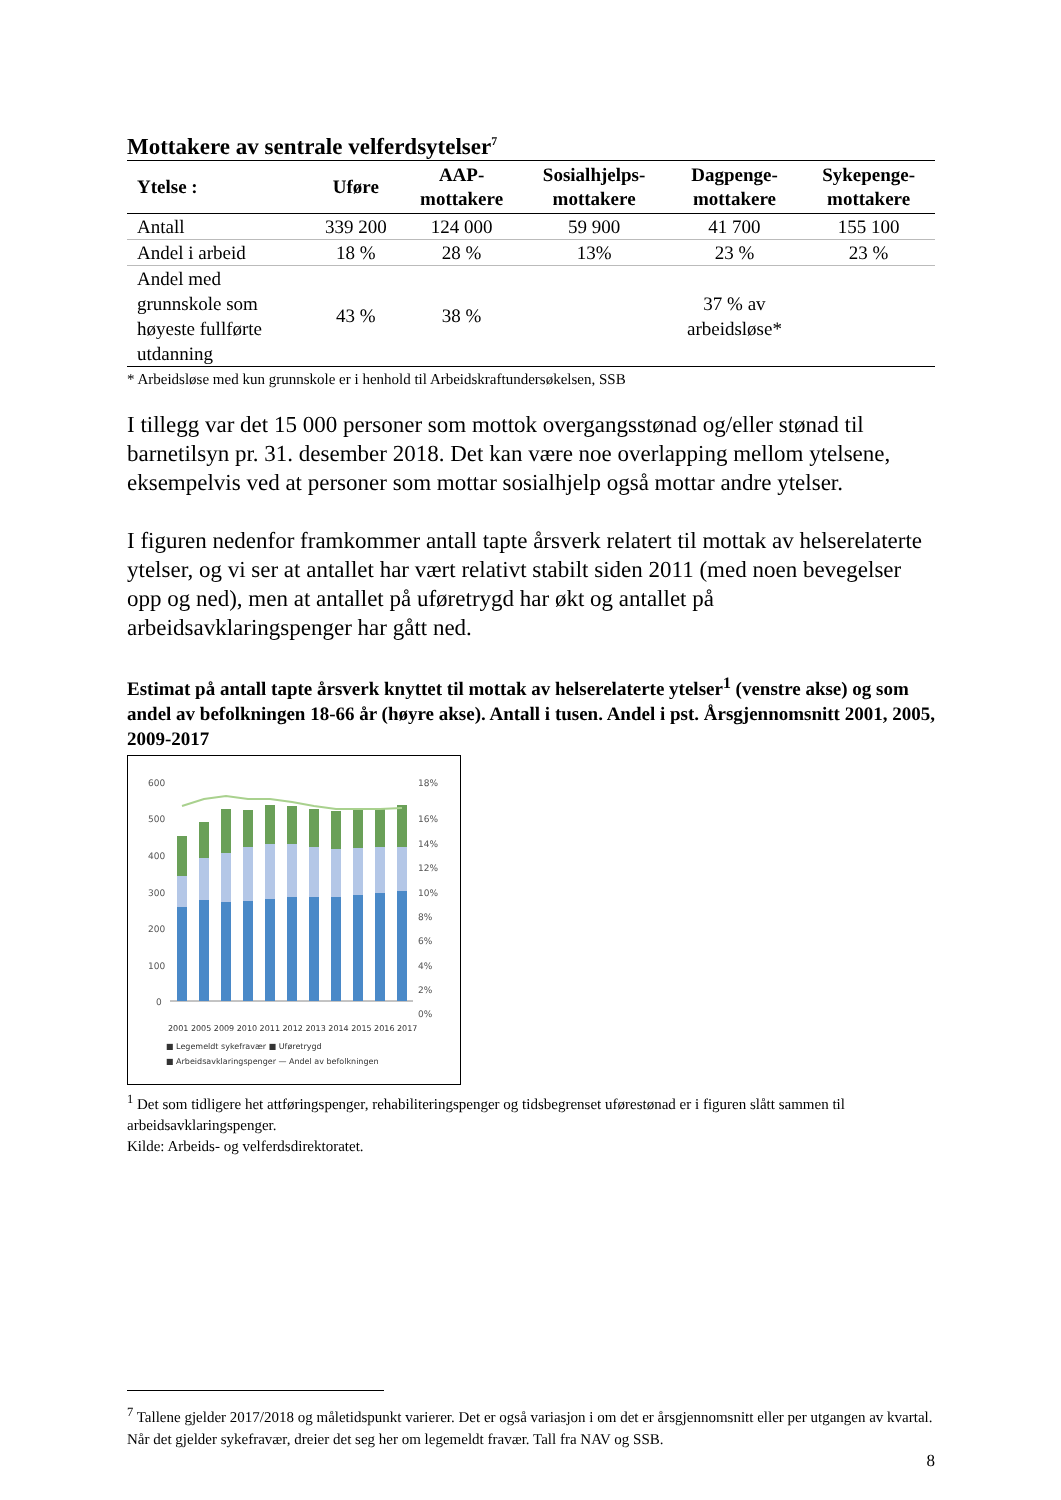Mottakere av sentrale velferdsytelser<sup>7</sup>
| Ytelse : | Uføre | AAP- mottakere | Sosialhjelps- mottakere | Dagpenge- mottakere | Sykepenge- mottakere |
| --- | --- | --- | --- | --- | --- |
| Antall | 339 200 | 124 000 | 59 900 | 41 700 | 155 100 |
| Andel i arbeid | 18 % | 28 % | 13% | 23 % | 23 % |
| Andel med grunnskole som høyeste fullførte utdanning | 43 % | 38 % | | 37 % av arbeidsløse* | |
* Arbeidsløse med kun grunnskole er i henhold til Arbeidskraftundersøkelsen, SSB
I tillegg var det 15 000 personer som mottok overgangsstønad og/eller stønad til barnetilsyn pr. 31. desember 2018. Det kan være noe overlapping mellom ytelsene, eksempelvis ved at personer som mottar sosialhjelp også mottar andre ytelser.
I figuren nedenfor framkommer antall tapte årsverk relatert til mottak av helserelaterte ytelser, og vi ser at antallet har vært relativt stabilt siden 2011 (med noen bevegelser opp og ned), men at antallet på uføretrygd har økt og antallet på arbeidsavklaringspenger har gått ned.
Estimat på antall tapte årsverk knyttet til mottak av helserelaterte ytelser<sup>1</sup> (venstre akse) og som andel av befolkningen 18-66 år (høyre akse). Antall i tusen. Andel i pst. Årsgjennomsnitt 2001, 2005, 2009-2017
600
500
400
300
200
100
0
18%
16%
14%
12%
10%
8%
6%
4%
2%
0%
2001 2005 2009 2010 2011 2012 2013 2014 2015 2016 2017
■ Legemeldt sykefravær ■ Uføretrygd
■ Arbeidsavklaringspenger — Andel av befolkningen
<sup>1</sup> Det som tidligere het attføringspenger, rehabiliteringspenger og tidsbegrenset uførestønad er i figuren slått sammen til arbeidsavklaringspenger.
Kilde: Arbeids- og velferdsdirektoratet.
<sup>7</sup> Tallene gjelder 2017/2018 og måletidspunkt varierer. Det er også variasjon i om det er årsgjennomsnitt eller per utgangen av kvartal. Når det gjelder sykefravær, dreier det seg her om legemeldt fravær. Tall fra NAV og SSB.
8